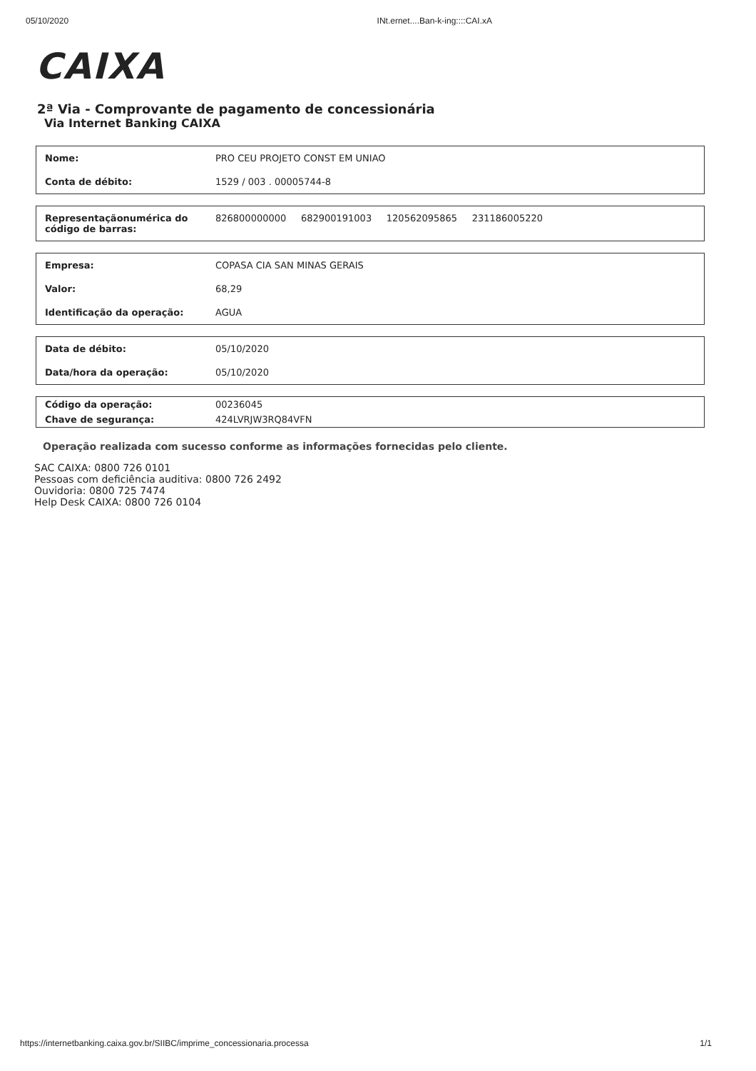05/10/2020 INt.ernet....Ban-k-ing::::CAI.xA
CAIXA
2ª Via - Comprovante de pagamento de concessionária
Via Internet Banking CAIXA
| Nome: | PRO CEU PROJETO CONST EM UNIAO |
| Conta de débito: | 1529 / 003 . 00005744-8 |
| Representaçãonumérica do código de barras: | 826800000000 682900191003 120562095865 231186005220 |
| Empresa: | COPASA CIA SAN MINAS GERAIS |
| Valor: | 68,29 |
| Identificação da operação: | AGUA |
| Data de débito: | 05/10/2020 |
| Data/hora da operação: | 05/10/2020 |
| Código da operação: | 00236045 |
| Chave de segurança: | 424LVRJW3RQ84VFN |
Operação realizada com sucesso conforme as informações fornecidas pelo cliente.
SAC CAIXA: 0800 726 0101
Pessoas com deficiência auditiva: 0800 726 2492
Ouvidoria: 0800 725 7474
Help Desk CAIXA: 0800 726 0104
https://internetbanking.caixa.gov.br/SIIBC/imprime_concessionaria.processa 1/1